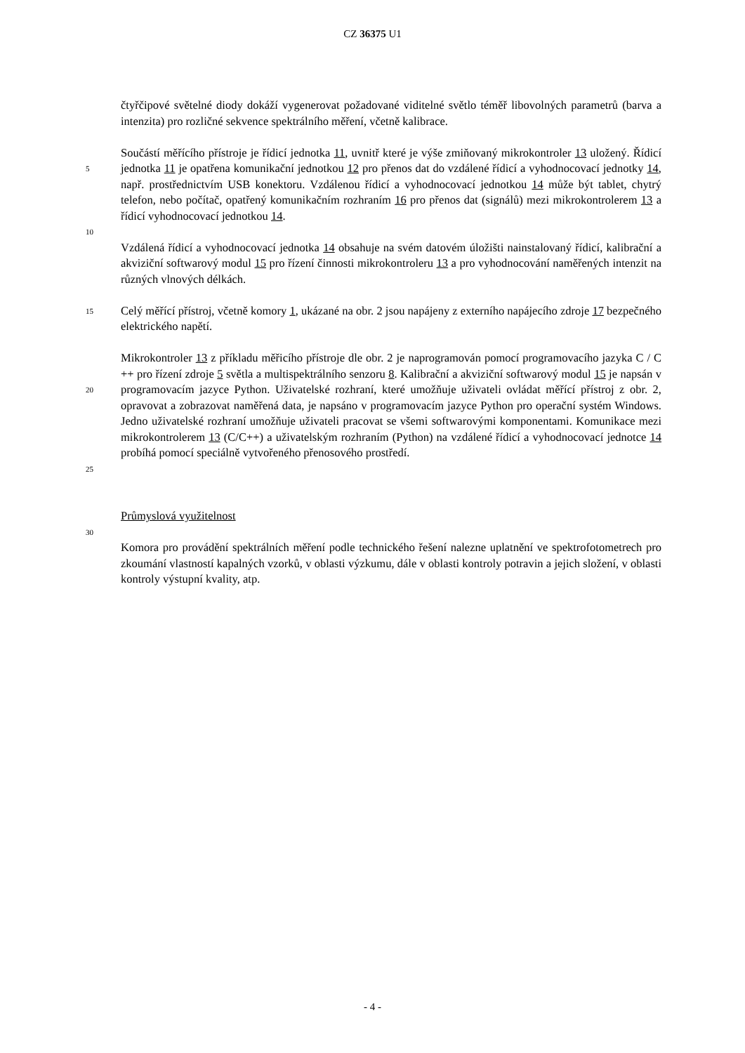CZ 36375 U1
čtyřčipové světelné diody dokáží vygenerovat požadované viditelné světlo téměř libovolných parametrů (barva a intenzita) pro rozličné sekvence spektrálního měření, včetně kalibrace.
5
Součástí měřícího přístroje je řídicí jednotka 11, uvnitř které je výše zmiňovaný mikrokontroler 13 uložený. Řídicí jednotka 11 je opatřena komunikační jednotkou 12 pro přenos dat do vzdálené řídicí a vyhodnocovací jednotky 14, např. prostřednictvím USB konektoru. Vzdálenou řídicí a vyhodnocovací jednotkou 14 může být tablet, chytrý telefon, nebo počítač, opatřený komunikačním rozhraním 16 pro přenos dat (signálů) mezi mikrokontrolerem 13 a řídicí vyhodnocovací jednotkou 14.
10
Vzdálená řídicí a vyhodnocovací jednotka 14 obsahuje na svém datovém úložišti nainstalovaný řídicí, kalibrační a akviziční softwarový modul 15 pro řízení činnosti mikrokontroleru 13 a pro vyhodnocování naměřených intenzit na různých vlnových délkách.
15
Celý měřící přístroj, včetně komory 1, ukázané na obr. 2 jsou napájeny z externího napájecího zdroje 17 bezpečného elektrického napětí.
20
25
Mikrokontroler 13 z příkladu měřicího přístroje dle obr. 2 je naprogramován pomocí programovacího jazyka C / C ++ pro řízení zdroje 5 světla a multispektrálního senzoru 8. Kalibrační a akviziční softwarový modul 15 je napsán v programovacím jazyce Python. Uživatelské rozhraní, které umožňuje uživateli ovládat měřící přístroj z obr. 2, opravovat a zobrazovat naměřená data, je napsáno v programovacím jazyce Python pro operační systém Windows. Jedno uživatelské rozhraní umožňuje uživateli pracovat se všemi softwarovými komponentami. Komunikace mezi mikrokontrolerem 13 (C/C++) a uživatelským rozhraním (Python) na vzdálené řídicí a vyhodnocovací jednotce 14 probíhá pomocí speciálně vytvořeného přenosového prostředí.
Průmyslová využitelnost
30
Komora pro provádění spektrálních měření podle technického řešení nalezne uplatnění ve spektrofotometrech pro zkoumání vlastností kapalných vzorků, v oblasti výzkumu, dále v oblasti kontroly potravin a jejich složení, v oblasti kontroly výstupní kvality, atp.
- 4 -